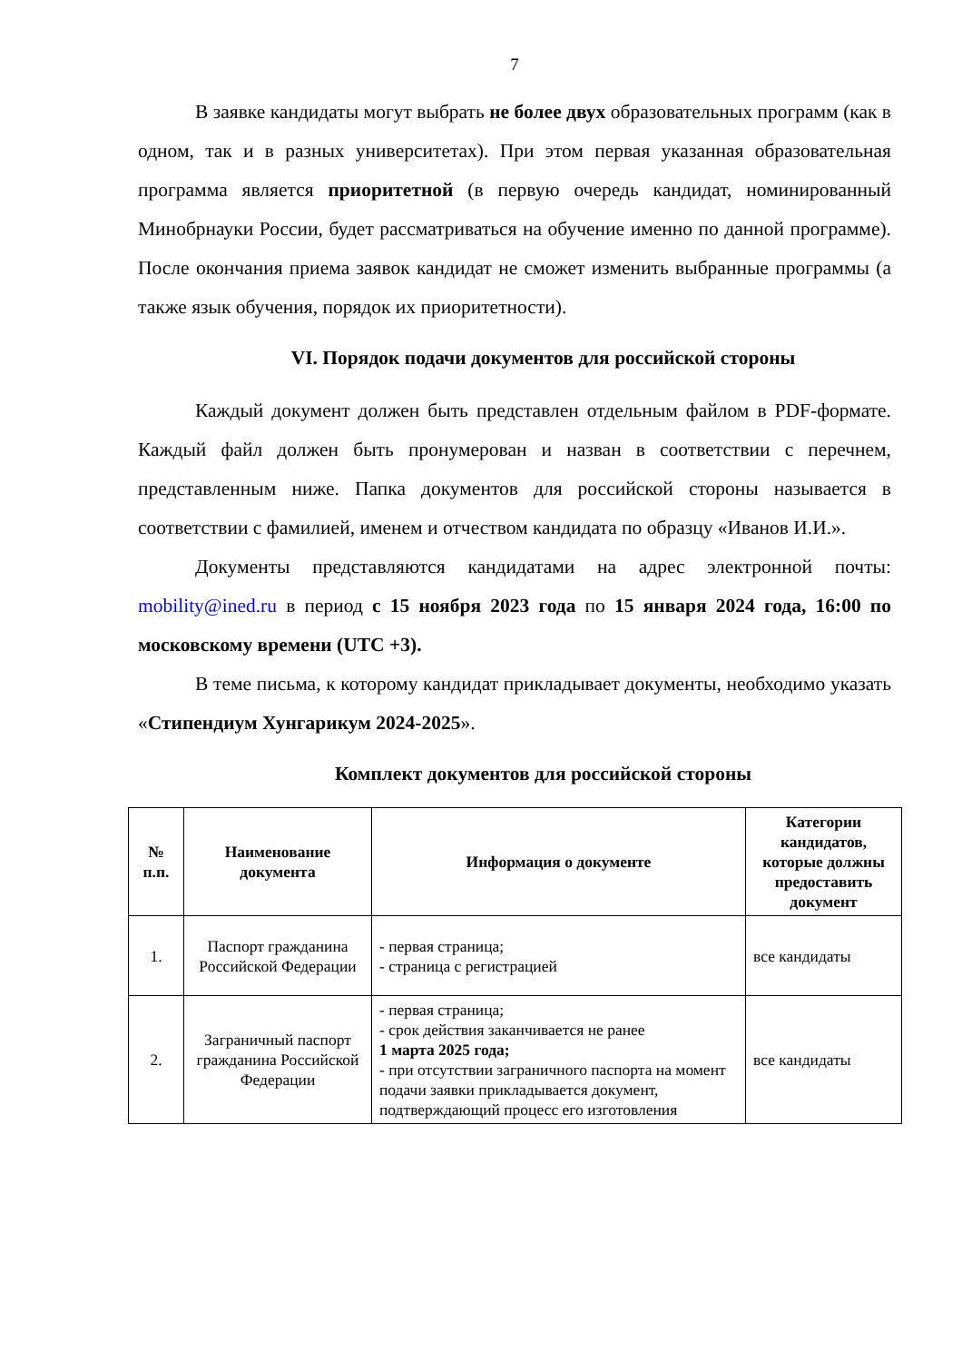7
В заявке кандидаты могут выбрать не более двух образовательных программ (как в одном, так и в разных университетах). При этом первая указанная образовательная программа является приоритетной (в первую очередь кандидат, номинированный Минобрнауки России, будет рассматриваться на обучение именно по данной программе). После окончания приема заявок кандидат не сможет изменить выбранные программы (а также язык обучения, порядок их приоритетности).
VI. Порядок подачи документов для российской стороны
Каждый документ должен быть представлен отдельным файлом в PDF-формате. Каждый файл должен быть пронумерован и назван в соответствии с перечнем, представленным ниже. Папка документов для российской стороны называется в соответствии с фамилией, именем и отчеством кандидата по образцу «Иванов И.И.».
Документы представляются кандидатами на адрес электронной почты: mobility@ined.ru в период с 15 ноября 2023 года по 15 января 2024 года, 16:00 по московскому времени (UTC +3).
В теме письма, к которому кандидат прикладывает документы, необходимо указать «Стипендиум Хунгарикум 2024-2025».
Комплект документов для российской стороны
| № п.п. | Наименование документа | Информация о документе | Категории кандидатов, которые должны предоставить документ |
| --- | --- | --- | --- |
| 1. | Паспорт гражданина Российской Федерации | - первая страница; - страница с регистрацией | все кандидаты |
| 2. | Заграничный паспорт гражданина Российской Федерации | - первая страница; - срок действия заканчивается не ранее 1 марта 2025 года; - при отсутствии заграничного паспорта на момент подачи заявки прикладывается документ, подтверждающий процесс его изготовления | все кандидаты |